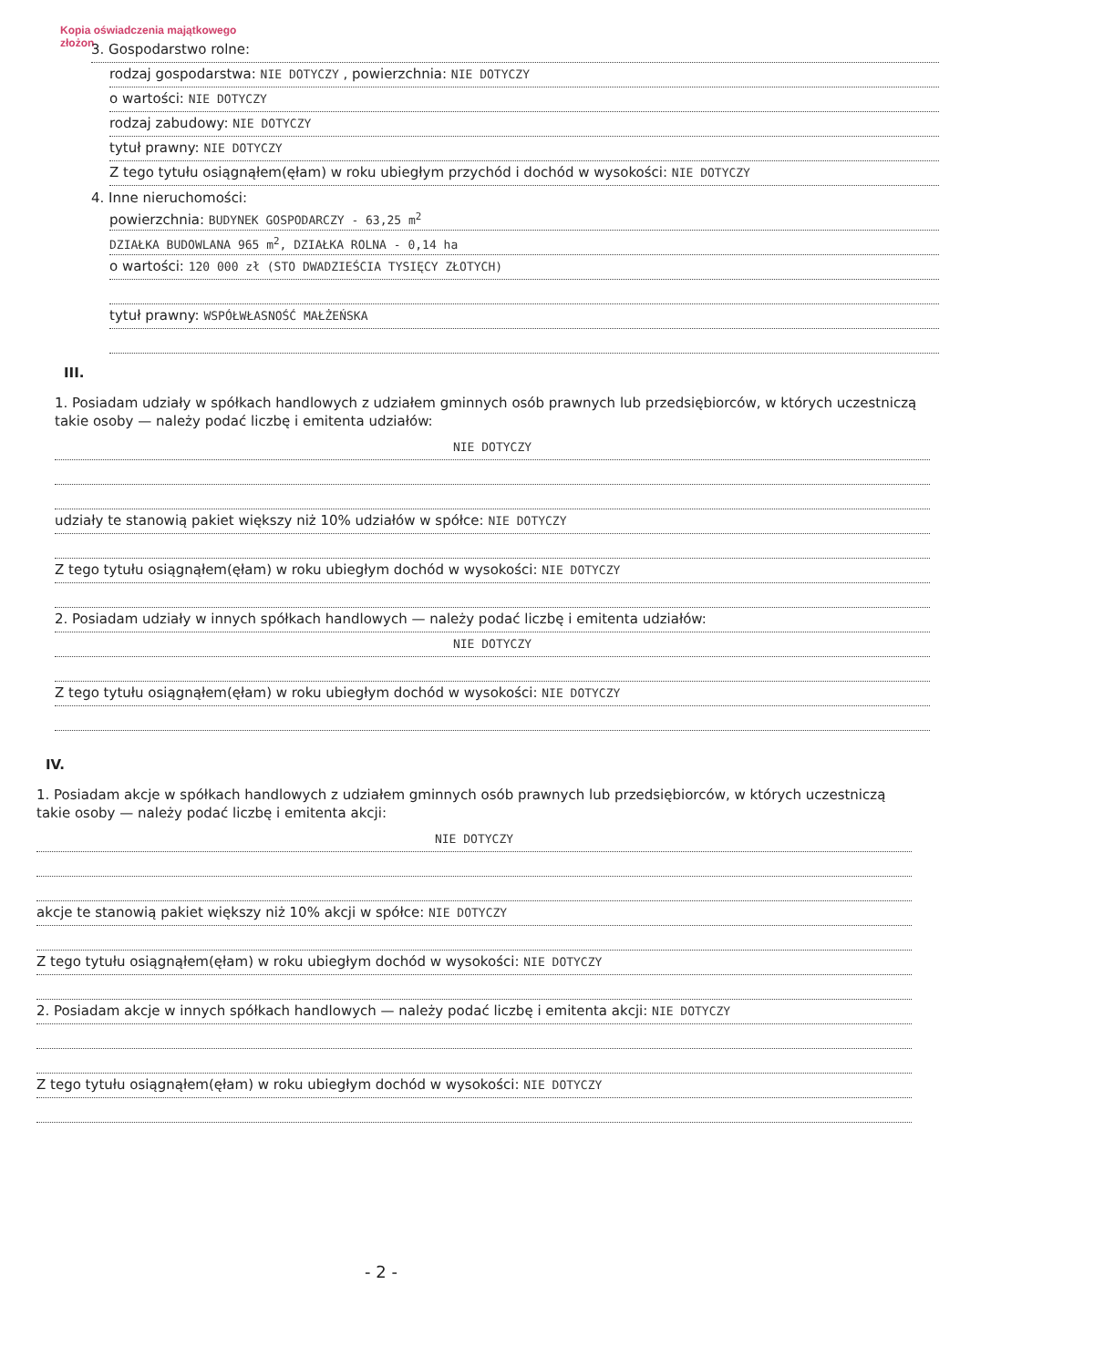Kopia oświadczenia majątkowego
złożon
3. Gospodarstwo rolne:
rodzaj gospodarstwa: NIE DOTYCZY , powierzchnia: NIE DOTYCZY
o wartości: NIE DOTYCZY
rodzaj zabudowy: NIE DOTYCZY
tytuł prawny: NIE DOTYCZY
Z tego tytułu osiągnąłem(ęłam) w roku ubiegłym przychód i dochód w wysokości: NIE DOTYCZY
4. Inne nieruchomości:
powierzchnia: BUDYNEK GOSPODARCZY - 63,25 m<sup>2</sup>
DZIAŁKA BUDOWLANA 965 m<sup>2</sup>, DZIAŁKA ROLNA - 0,14 ha
o wartości: 120 000 zł (STO DWADZIEŚCIA TYSIĘCY ZŁOTYCH)
tytuł prawny: WSPÓŁWŁASNOŚĆ MAŁŻEŃSKA
III.
1. Posiadam udziały w spółkach handlowych z udziałem gminnych osób prawnych lub przedsiębiorców, w których uczestniczą takie osoby — należy podać liczbę i emitenta udziałów:
NIE DOTYCZY
udziały te stanowią pakiet większy niż 10% udziałów w spółce: NIE DOTYCZY
Z tego tytułu osiągnąłem(ęłam) w roku ubiegłym dochód w wysokości: NIE DOTYCZY
2. Posiadam udziały w innych spółkach handlowych — należy podać liczbę i emitenta udziałów:
NIE DOTYCZY
Z tego tytułu osiągnąłem(ęłam) w roku ubiegłym dochód w wysokości: NIE DOTYCZY
IV.
1. Posiadam akcje w spółkach handlowych z udziałem gminnych osób prawnych lub przedsiębiorców, w których uczestniczą takie osoby — należy podać liczbę i emitenta akcji:
NIE DOTYCZY
akcje te stanowią pakiet większy niż 10% akcji w spółce: NIE DOTYCZY
Z tego tytułu osiągnąłem(ęłam) w roku ubiegłym dochód w wysokości: NIE DOTYCZY
2. Posiadam akcje w innych spółkach handlowych — należy podać liczbę i emitenta akcji: NIE DOTYCZY
Z tego tytułu osiągnąłem(ęłam) w roku ubiegłym dochód w wysokości: NIE DOTYCZY
- 2 -